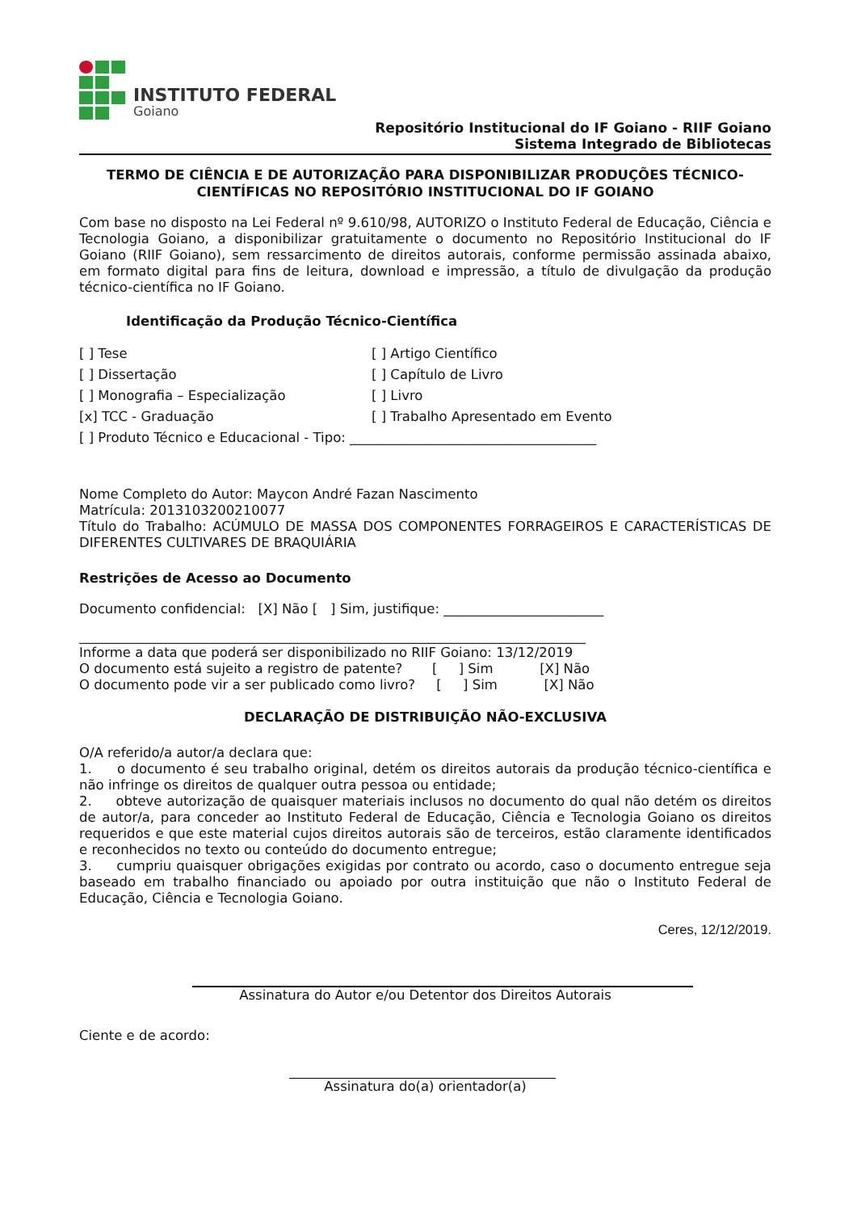INSTITUTO FEDERAL
Goiano
Repositório Institucional do IF Goiano - RIIF Goiano
Sistema Integrado de Bibliotecas
TERMO DE CIÊNCIA E DE AUTORIZAÇÃO PARA DISPONIBILIZAR PRODUÇÕES TÉCNICO-CIENTÍFICAS NO REPOSITÓRIO INSTITUCIONAL DO IF GOIANO
Com base no disposto na Lei Federal nº 9.610/98, AUTORIZO o Instituto Federal de Educação, Ciência e Tecnologia Goiano, a disponibilizar gratuitamente o documento no Repositório Institucional do IF Goiano (RIIF Goiano), sem ressarcimento de direitos autorais, conforme permissão assinada abaixo, em formato digital para fins de leitura, download e impressão, a título de divulgação da produção técnico-científica no IF Goiano.
Identificação da Produção Técnico-Científica
[ ] Tese
[ ] Artigo Científico
[ ] Dissertação
[ ] Capítulo de Livro
[ ] Monografia – Especialização
[ ] Livro
[x] TCC - Graduação
[ ] Trabalho Apresentado em Evento
[ ] Produto Técnico e Educacional - Tipo: _____________________________________
Nome Completo do Autor: Maycon André Fazan Nascimento
Matrícula: 2013103200210077
Título do Trabalho: ACÚMULO DE MASSA DOS COMPONENTES FORRAGEIROS E CARACTERÍSTICAS DE DIFERENTES CULTIVARES DE BRAQUIÁRIA
Restrições de Acesso ao Documento
Documento confidencial: [X] Não [ ] Sim, justifique: ________________________
____________________________________________________________________________
Informe a data que poderá ser disponibilizado no RIIF Goiano: 13/12/2019
O documento está sujeito a registro de patente? [ ] Sim [X] Não
O documento pode vir a ser publicado como livro? [ ] Sim [X] Não
DECLARAÇÃO DE DISTRIBUIÇÃO NÃO-EXCLUSIVA
O/A referido/a autor/a declara que:
1. o documento é seu trabalho original, detém os direitos autorais da produção técnico-científica e não infringe os direitos de qualquer outra pessoa ou entidade;
2. obteve autorização de quaisquer materiais inclusos no documento do qual não detém os direitos de autor/a, para conceder ao Instituto Federal de Educação, Ciência e Tecnologia Goiano os direitos requeridos e que este material cujos direitos autorais são de terceiros, estão claramente identificados e reconhecidos no texto ou conteúdo do documento entregue;
3. cumpriu quaisquer obrigações exigidas por contrato ou acordo, caso o documento entregue seja baseado em trabalho financiado ou apoiado por outra instituição que não o Instituto Federal de Educação, Ciência e Tecnologia Goiano.
Ceres, 12/12/2019.
Assinatura do Autor e/ou Detentor dos Direitos Autorais
Ciente e de acordo:
Assinatura do(a) orientador(a)